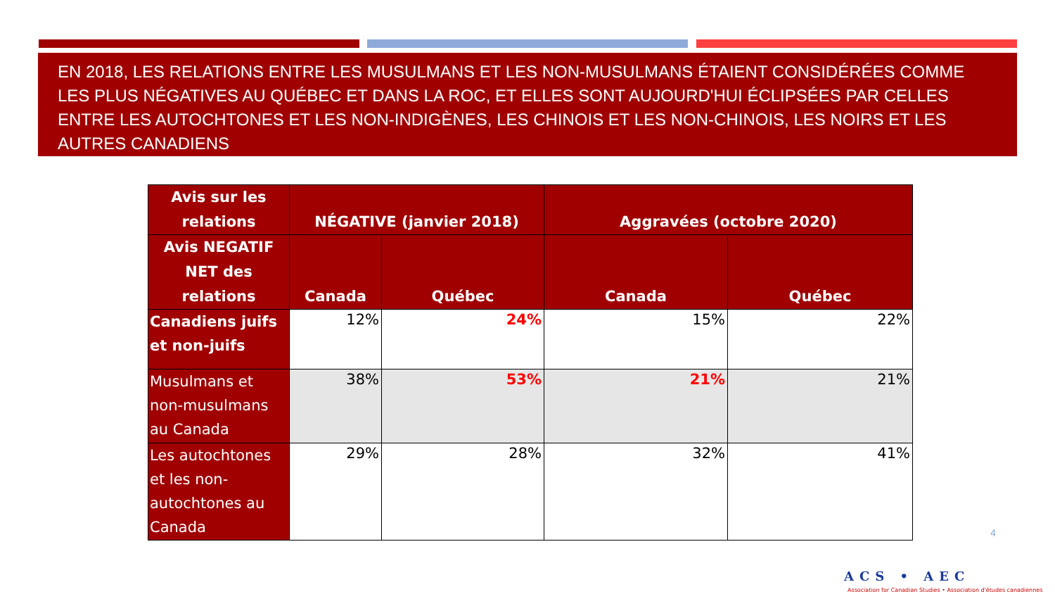EN 2018, LES RELATIONS ENTRE LES MUSULMANS ET LES NON-MUSULMANS ÉTAIENT CONSIDÉRÉES COMME LES PLUS NÉGATIVES AU QUÉBEC ET DANS LA ROC, ET ELLES SONT AUJOURD'HUI ÉCLIPSÉES PAR CELLES ENTRE LES AUTOCHTONES ET LES NON-INDIGÈNES, LES CHINOIS ET LES NON-CHINOIS, LES NOIRS ET LES AUTRES CANADIENS
| Avis sur les relations | NÉGATIVE (janvier 2018) | | Aggravées (octobre 2020) | |
| --- | --- | --- | --- | --- |
| Avis NEGATIF NET des relations | Canada | Québec | Canada | Québec |
| Canadiens juifs et non-juifs | 12% | 24% | 15% | 22% |
| Musulmans et non-musulmans au Canada | 38% | 53% | 21% | 21% |
| Les autochtones et les non-autochtones au Canada | 29% | 28% | 32% | 41% |
4
ACS • AEC
Association for Canadian Studies • Association d'études canadiennes